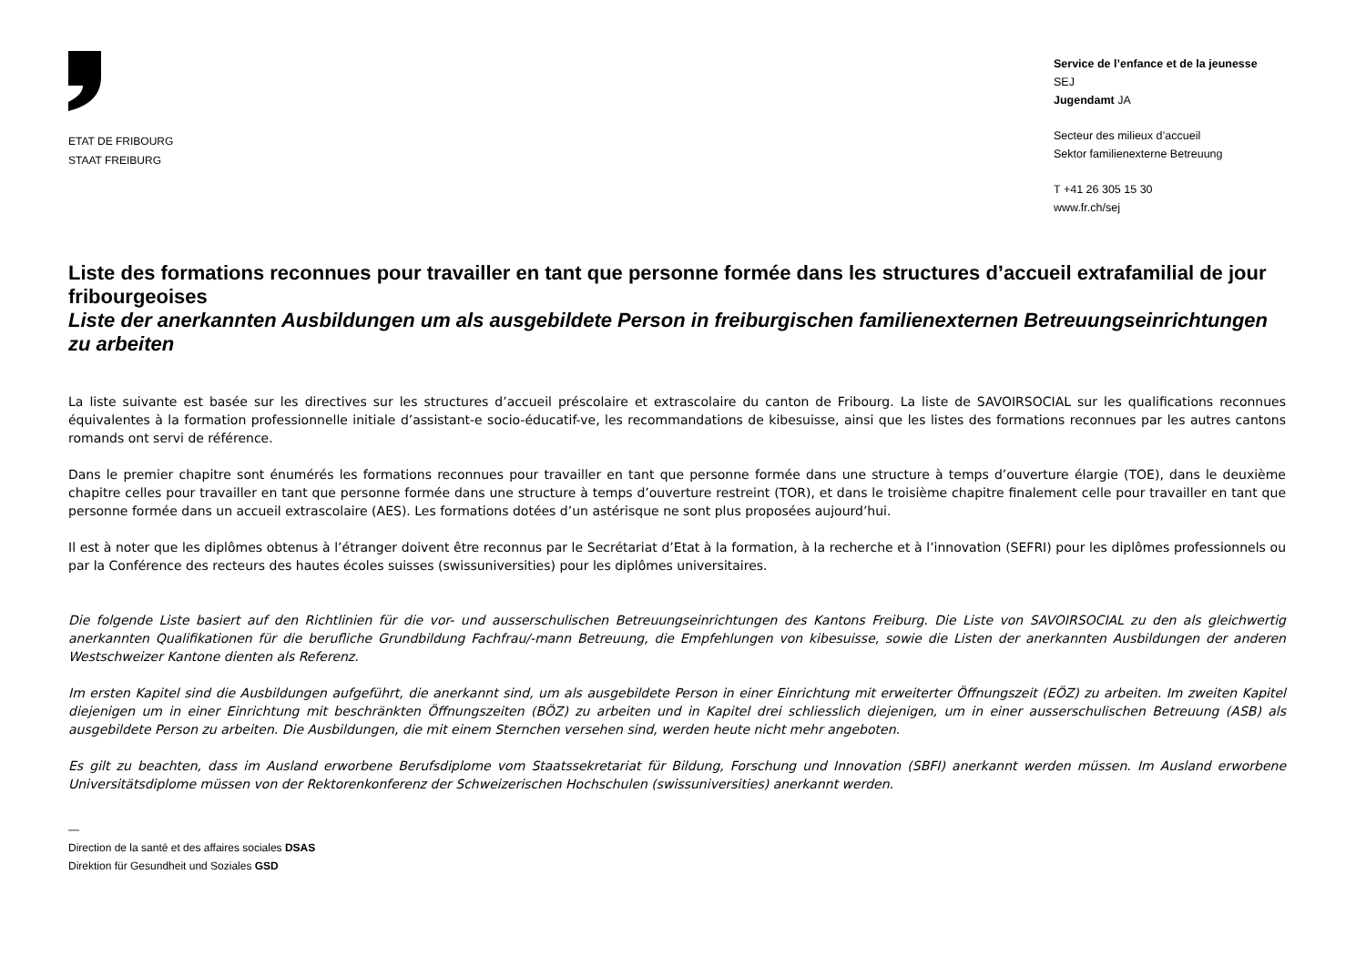ETAT DE FRIBOURG
STAAT FREIBURG
Service de l’enfance et de la jeunesse
SEJ
Jugendamt JA
Secteur des milieux d’accueil
Sektor familienexterne Betreuung
T +41 26 305 15 30
www.fr.ch/sej
Liste des formations reconnues pour travailler en tant que personne formée dans les structures d’accueil extrafamilial de jour fribourgeoises
Liste der anerkannten Ausbildungen um als ausgebildete Person in freiburgischen familienexternen Betreuungseinrichtungen zu arbeiten
La liste suivante est basée sur les directives sur les structures d’accueil préscolaire et extrascolaire du canton de Fribourg. La liste de SAVOIRSOCIAL sur les qualifications reconnues équivalentes à la formation professionnelle initiale d’assistant-e socio-éducatif-ve, les recommandations de kibesuisse, ainsi que les listes des formations reconnues par les autres cantons romands ont servi de référence.
Dans le premier chapitre sont énumérés les formations reconnues pour travailler en tant que personne formée dans une structure à temps d’ouverture élargie (TOE), dans le deuxième chapitre celles pour travailler en tant que personne formée dans une structure à temps d’ouverture restreint (TOR), et dans le troisième chapitre finalement celle pour travailler en tant que personne formée dans un accueil extrascolaire (AES). Les formations dotées d’un astérisque ne sont plus proposées aujourd’hui.
Il est à noter que les diplômes obtenus à l’étranger doivent être reconnus par le Secrétariat d’Etat à la formation, à la recherche et à l’innovation (SEFRI) pour les diplômes professionnels ou par la Conférence des recteurs des hautes écoles suisses (swissuniversities) pour les diplômes universitaires.
Die folgende Liste basiert auf den Richtlinien für die vor- und ausserschulischen Betreuungseinrichtungen des Kantons Freiburg. Die Liste von SAVOIRSOCIAL zu den als gleichwertig anerkannten Qualifikationen für die berufliche Grundbildung Fachfrau/-mann Betreuung, die Empfehlungen von kibesuisse, sowie die Listen der anerkannten Ausbildungen der anderen Westschweizer Kantone dienten als Referenz.
Im ersten Kapitel sind die Ausbildungen aufgeführt, die anerkannt sind, um als ausgebildete Person in einer Einrichtung mit erweiterter Öffnungszeit (EÖZ) zu arbeiten. Im zweiten Kapitel diejenigen um in einer Einrichtung mit beschränkten Öffnungszeiten (BÖZ) zu arbeiten und in Kapitel drei schliesslich diejenigen, um in einer ausserschulischen Betreuung (ASB) als ausgebildete Person zu arbeiten. Die Ausbildungen, die mit einem Sternchen versehen sind, werden heute nicht mehr angeboten.
Es gilt zu beachten, dass im Ausland erworbene Berufsdiplome vom Staatssekretariat für Bildung, Forschung und Innovation (SBFI) anerkannt werden müssen. Im Ausland erworbene Universitätsdiplome müssen von der Rektorenkonferenz der Schweizerischen Hochschulen (swissuniversities) anerkannt werden.
—
Direction de la santé et des affaires sociales DSAS
Direktion für Gesundheit und Soziales GSD